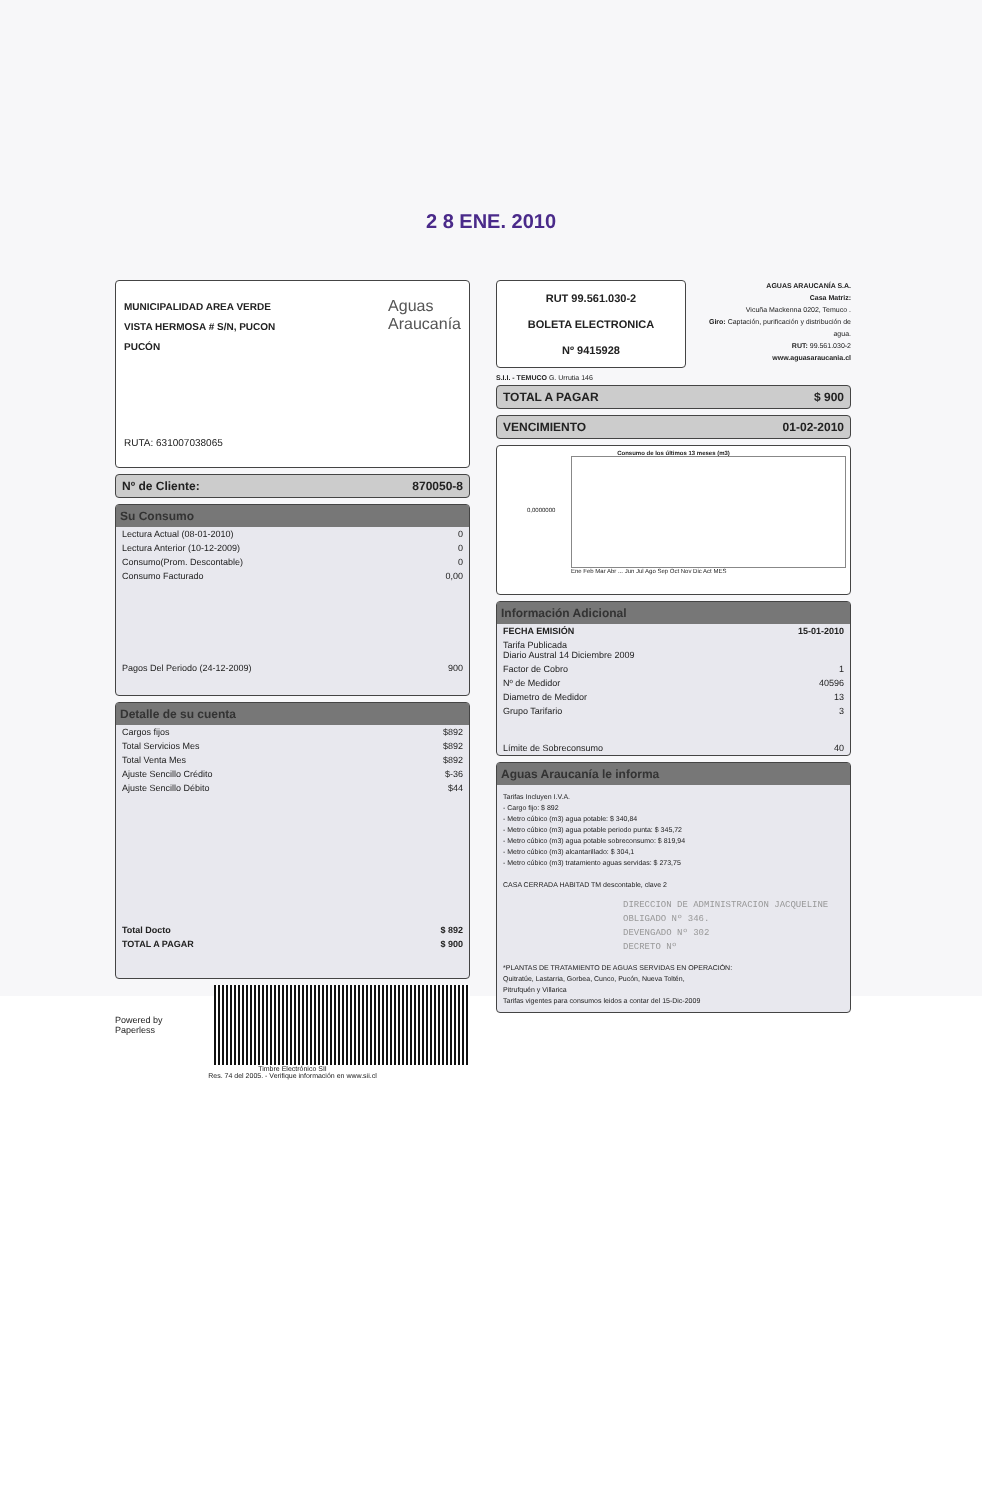2 8 ENE. 2010
MUNICIPALIDAD AREA VERDE
VISTA HERMOSA # S/N, PUCON
PUCÓN
Aguas
Araucanía
RUTA: 631007038065
Nº de Cliente: 870050-8
Su Consumo
| Lectura Actual (08-01-2010) | 0 |
| Lectura Anterior (10-12-2009) | 0 |
| Consumo(Prom. Descontable) | 0 |
| Consumo Facturado | 0,00 |
| Pagos Del Periodo (24-12-2009) | 900 |
Detalle de su cuenta
| Cargos fijos | $892 |
| Total Servicios Mes | $892 |
| Total Venta Mes | $892 |
| Ajuste Sencillo Crédito | $-36 |
| Ajuste Sencillo Débito | $44 |
| Total Docto | $ 892 |
| TOTAL A PAGAR | $ 900 |
Powered by Paperless
Timbre Electrónico SII
Res. 74 del 2005. - Verifique información en www.sii.cl
RUT 99.561.030-2
BOLETA ELECTRONICA
Nº 9415928
AGUAS ARAUCANÍA S.A.
Casa Matriz:
Vicuña Mackenna 0202, Temuco .
Giro: Captación, purificación y distribución de agua.
RUT: 99.561.030-2
www.aguasaraucania.cl
S.I.I. - TEMUCO G. Urrutia 146
TOTAL A PAGAR $ 900
VENCIMIENTO 01-02-2010
Consumo de los últimos 13 meses (m3)
0,0000000
Ene Feb Mar Abr ... Jun Jul Ago Sep Oct Nov Dic Act MES
Información Adicional
| FECHA EMISIÓN | 15-01-2010 |
| Tarifa Publicada Diario Austral 14 Diciembre 2009 | |
| Factor de Cobro | 1 |
| Nº de Medidor | 40596 |
| Diametro de Medidor | 13 |
| Grupo Tarifario | 3 |
| Límite de Sobreconsumo | 40 |
Aguas Araucanía le informa
Tarifas Incluyen I.V.A.
- Cargo fijo: $ 892
- Metro cúbico (m3) agua potable: $ 340,84
- Metro cúbico (m3) agua potable periodo punta: $ 345,72
- Metro cúbico (m3) agua potable sobreconsumo: $ 819,94
- Metro cúbico (m3) alcantarillado: $ 304,1
- Metro cúbico (m3) tratamiento aguas servidas: $ 273,75
CASA CERRADA HABITAD TM descontable, clave 2
DIRECCION DE ADMINISTRACION JACQUELINE
OBLIGADO Nº 346.
DEVENGADO Nº 302
DECRETO Nº
*PLANTAS DE TRATAMIENTO DE AGUAS SERVIDAS EN OPERACIÓN:
Quitratúe, Lastarria, Gorbea, Cunco, Pucón, Nueva Toltén,
Pitrufquén y Villarica
Tarifas vigentes para consumos leidos a contar del 15-Dic-2009